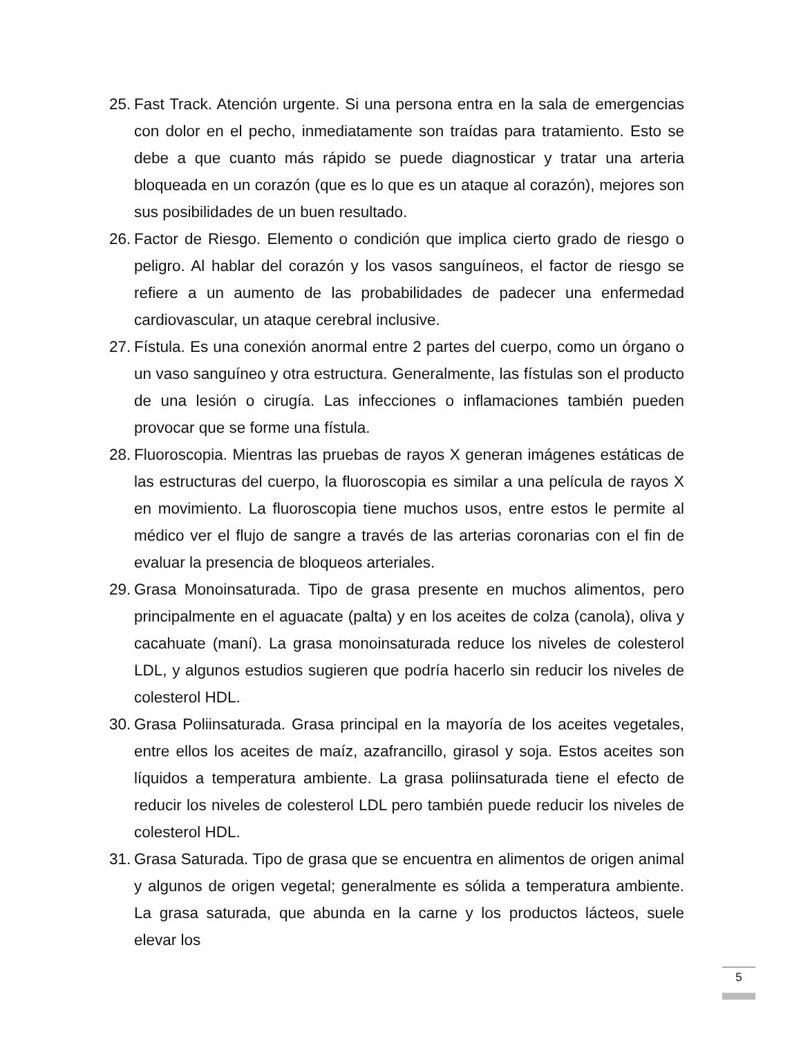25. Fast Track. Atención urgente. Si una persona entra en la sala de emergencias con dolor en el pecho, inmediatamente son traídas para tratamiento. Esto se debe a que cuanto más rápido se puede diagnosticar y tratar una arteria bloqueada en un corazón (que es lo que es un ataque al corazón), mejores son sus posibilidades de un buen resultado.
26. Factor de Riesgo. Elemento o condición que implica cierto grado de riesgo o peligro. Al hablar del corazón y los vasos sanguíneos, el factor de riesgo se refiere a un aumento de las probabilidades de padecer una enfermedad cardiovascular, un ataque cerebral inclusive.
27. Fístula. Es una conexión anormal entre 2 partes del cuerpo, como un órgano o un vaso sanguíneo y otra estructura. Generalmente, las fístulas son el producto de una lesión o cirugía. Las infecciones o inflamaciones también pueden provocar que se forme una fístula.
28. Fluoroscopia. Mientras las pruebas de rayos X generan imágenes estáticas de las estructuras del cuerpo, la fluoroscopia es similar a una película de rayos X en movimiento. La fluoroscopia tiene muchos usos, entre estos le permite al médico ver el flujo de sangre a través de las arterias coronarias con el fin de evaluar la presencia de bloqueos arteriales.
29. Grasa Monoinsaturada. Tipo de grasa presente en muchos alimentos, pero principalmente en el aguacate (palta) y en los aceites de colza (canola), oliva y cacahuate (maní). La grasa monoinsaturada reduce los niveles de colesterol LDL, y algunos estudios sugieren que podría hacerlo sin reducir los niveles de colesterol HDL.
30. Grasa Poliinsaturada. Grasa principal en la mayoría de los aceites vegetales, entre ellos los aceites de maíz, azafrancillo, girasol y soja. Estos aceites son líquidos a temperatura ambiente. La grasa poliinsaturada tiene el efecto de reducir los niveles de colesterol LDL pero también puede reducir los niveles de colesterol HDL.
31. Grasa Saturada. Tipo de grasa que se encuentra en alimentos de origen animal y algunos de origen vegetal; generalmente es sólida a temperatura ambiente. La grasa saturada, que abunda en la carne y los productos lácteos, suele elevar los
5